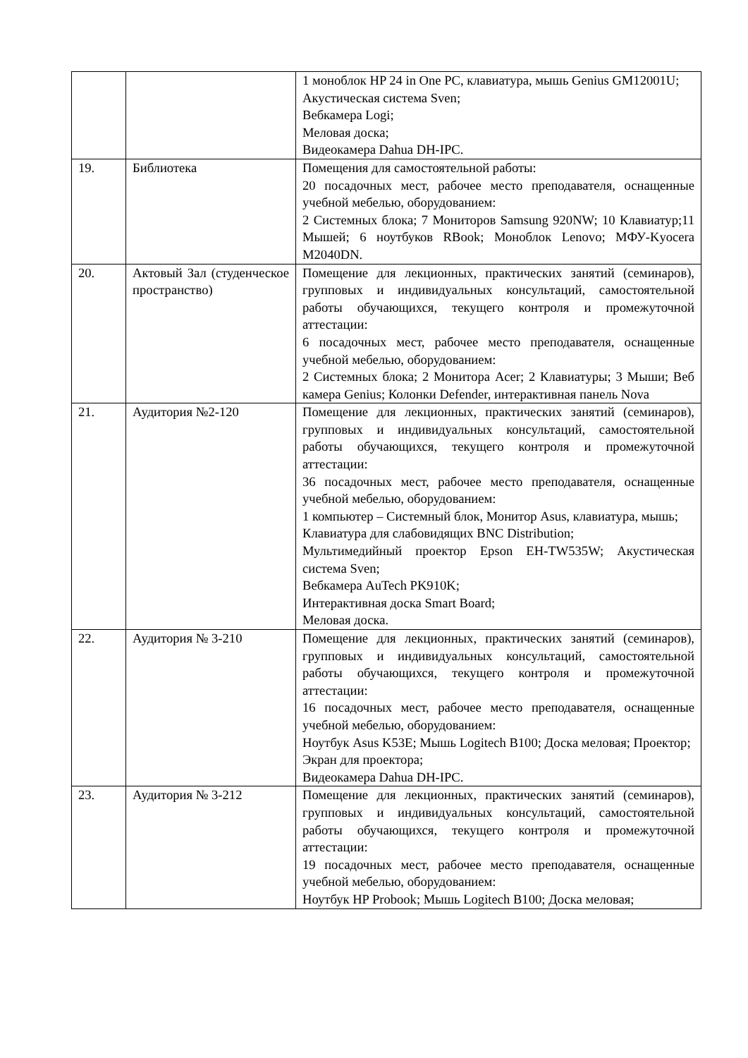| | | 1 моноблок HP 24 in One PC, клавиатура, мышь Genius GM12001U; Акустическая система Sven; Вебкамера Logi; Меловая доска; Видеокамера Dahua DH-IPC. |
| 19. | Библиотека | Помещения для самостоятельной работы: 20 посадочных мест, рабочее место преподавателя, оснащенные учебной мебелью, оборудованием: 2 Системных блока; 7 Мониторов Samsung 920NW; 10 Клавиатур;11 Мышей; 6 ноутбуков RBook; Моноблок Lenovo; МФУ-Kyocera M2040DN. |
| 20. | Актовый Зал (студенческое пространство) | Помещение для лекционных, практических занятий (семинаров), групповых и индивидуальных консультаций, самостоятельной работы обучающихся, текущего контроля и промежуточной аттестации: 6 посадочных мест, рабочее место преподавателя, оснащенные учебной мебелью, оборудованием: 2 Системных блока; 2 Монитора Acer; 2 Клавиатуры; 3 Мыши; Веб камера Genius; Колонки Defender, интерактивная панель Nova |
| 21. | Аудитория №2-120 | Помещение для лекционных, практических занятий (семинаров), групповых и индивидуальных консультаций, самостоятельной работы обучающихся, текущего контроля и промежуточной аттестации: 36 посадочных мест, рабочее место преподавателя, оснащенные учебной мебелью, оборудованием: 1 компьютер – Системный блок, Монитор Asus, клавиатура, мышь; Клавиатура для слабовидящих BNC Distribution; Мультимедийный проектор Epson EH-TW535W; Акустическая система Sven; Вебкамера AuTech PK910K; Интерактивная доска Smart Board; Меловая доска. |
| 22. | Аудитория № 3-210 | Помещение для лекционных, практических занятий (семинаров), групповых и индивидуальных консультаций, самостоятельной работы обучающихся, текущего контроля и промежуточной аттестации: 16 посадочных мест, рабочее место преподавателя, оснащенные учебной мебелью, оборудованием: Ноутбук Asus K53E; Мышь Logitech B100; Доска меловая; Проектор; Экран для проектора; Видеокамера Dahua DH-IPC. |
| 23. | Аудитория № 3-212 | Помещение для лекционных, практических занятий (семинаров), групповых и индивидуальных консультаций, самостоятельной работы обучающихся, текущего контроля и промежуточной аттестации: 19 посадочных мест, рабочее место преподавателя, оснащенные учебной мебелью, оборудованием: Ноутбук HP Probook; Мышь Logitech B100; Доска меловая; |